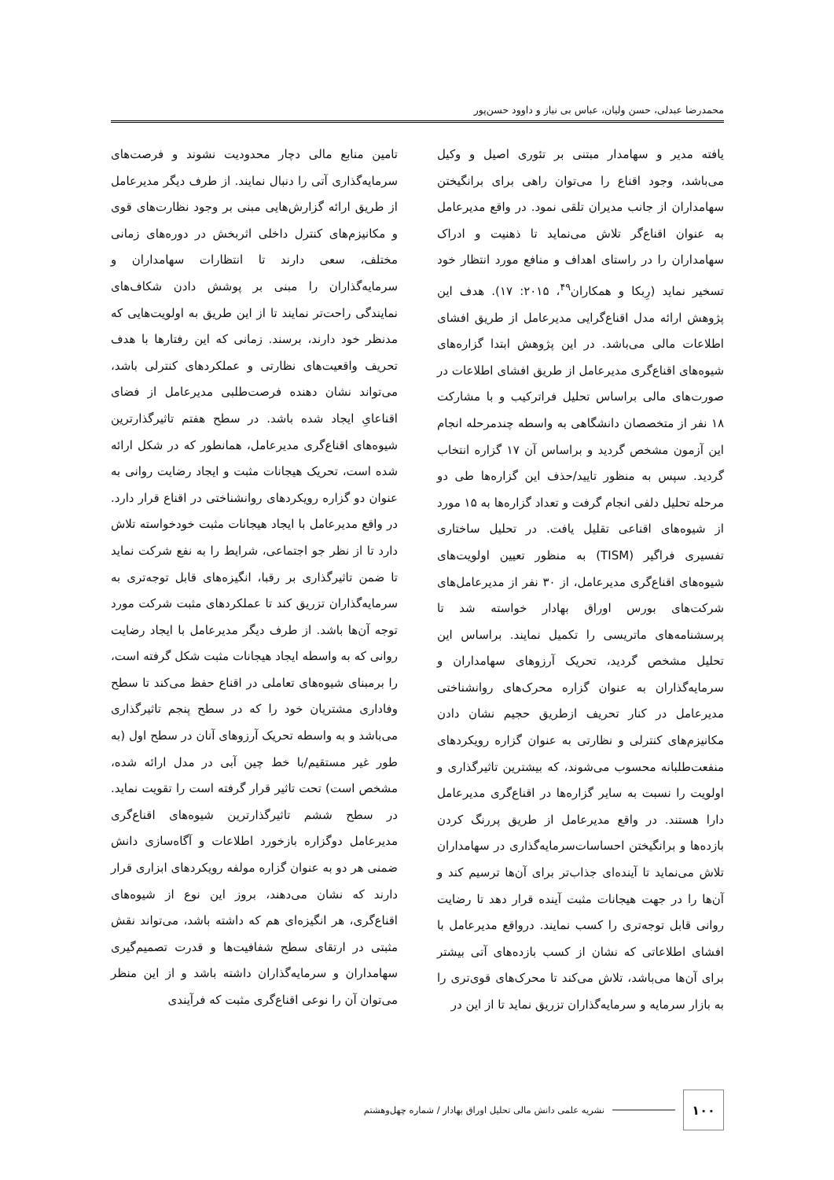محمدرضا عبدلی، حسن ولیان، عباس بی نیاز و داوود حسن‌پور
یافته مدیر و سهامدار مبتنی بر تئوری اصیل و وکیل می‌باشد، وجود اقناع را می‌توان راهی برای برانگیختن سهامداران از جانب مدیران تلقی نمود. در واقع مدیرعامل به عنوان اقناع‌گر تلاش می‌نماید تا ذهنیت و ادراک سهامداران را در راستای اهداف و منافع مورد انتظار خود تسخیر نماید (رِبکا و همکاران<sup>۴۹</sup>، ۲۰۱۵: ۱۷). هدف این پژوهش ارائه مدل اقناع‌گرایی مدیرعامل از طریق افشای اطلاعات مالی می‌باشد. در این پژوهش ابتدا گزاره‌های شیوه‌های اقناع‌گری مدیرعامل از طریق افشای اطلاعات در صورت‌های مالی براساس تحلیل فراترکیب و با مشارکت ۱۸ نفر از متخصصان دانشگاهی به واسطه چندمرحله انجام این آزمون مشخص گردید و براساس آن ۱۷ گزاره انتخاب گردید. سپس به منظور تایید/حذف این گزاره‌ها طی دو مرحله تحلیل دلفی انجام گرفت و تعداد گزاره‌ها به ۱۵ مورد از شیوه‌های اقناعی تقلیل یافت. در تحلیل ساختاری تفسیری فراگیر (TISM) به منظور تعیین اولویت‌های شیوه‌های اقناع‌گری مدیرعامل، از ۳۰ نفر از مدیرعامل‌های شرکت‌های بورس اوراق بهادار خواسته شد تا پرسشنامه‌های ماتریسی را تکمیل نمایند. براساس این تحلیل مشخص گردید، تحریک آرزوهای سهامداران و سرمایه‌گذاران به عنوان گزاره محرک‌های روانشناختی مدیرعامل در کنار تحریف ازطریق حجیم نشان دادن مکانیزم‌های کنترلی و نظارتی به عنوان گزاره رویکردهای منفعت‌طلبانه محسوب می‌شوند، که بیشترین تاثیرگذاری و اولویت را نسبت به سایر گزاره‌ها در اقناع‌گری مدیرعامل دارا هستند. در واقع مدیرعامل از طریق پررنگ کردن بازده‌ها و برانگیختن احساسات‌سرمایه‌گذاری در سهامداران تلاش می‌نماید تا آینده‌ای جذاب‌تر برای آن‌ها ترسیم کند و آن‌ها را در جهت هیجانات مثبت آینده قرار دهد تا رضایت روانی قابل توجه‌تری را کسب نمایند. درواقع مدیرعامل با افشای اطلاعاتی که نشان از کسب بازده‌های آتی بیشتر برای آن‌ها می‌باشد، تلاش می‌کند تا محرک‌های قوی‌تری را به بازار سرمایه و سرمایه‌گذاران تزریق نماید تا از این در
تامین منابع مالی دچار محدودیت نشوند و فرصت‌های سرمایه‌گذاری آتی را دنبال نمایند. از طرف دیگر مدیرعامل از طریق ارائه گزارش‌هایی مبنی بر وجود نظارت‌های قوی و مکانیزم‌های کنترل داخلی اثربخش در دوره‌های زمانی مختلف، سعی دارند تا انتظارات سهامداران و سرمایه‌گذاران را مبنی بر پوشش دادن شکاف‌های نمایندگی راحت‌تر نمایند تا از این طریق به اولویت‌هایی که مدنظر خود دارند، برسند. زمانی که این رفتارها با هدف تحریف واقعیت‌های نظارتی و عملکردهای کنترلی باشد، می‌تواند نشان دهنده فرصت‌طلبی مدیرعامل از فضای اقناعایِ ایجاد شده باشد. در سطح هفتم تاثیرگذارترین شیوه‌های اقناع‌گری مدیرعامل، همانطور که در شکل ارائه شده است، تحریک هیجانات مثبت و ایجاد رضایت روانی به عنوان دو گزاره رویکردهای روانشناختی در اقناع قرار دارد. در واقع مدیرعامل با ایجاد هیجانات مثبت خودخواسته تلاش دارد تا از نظر جو اجتماعی، شرایط را به نفع شرکت نماید تا ضمن تاثیرگذاری بر رقبا، انگیزه‌های قابل توجه‌تری به سرمایه‌گذاران تزریق کند تا عملکردهای مثبت شرکت مورد توجه آن‌ها باشد. از طرف دیگر مدیرعامل با ایجاد رضایت روانی که به واسطه ایجاد هیجانات مثبت شکل گرفته است، را برمبنای شیوه‌های تعاملی در اقناع حفظ می‌کند تا سطح وفاداری مشتریان خود را که در سطح پنجم تاثیرگذاری می‌باشد و به واسطه تحریک آرزوهای آنان در سطح اول (به طور غیر مستقیم/با خط چین آبی در مدل ارائه شده، مشخص است) تحت تاثیر قرار گرفته است را تقویت نماید. در سطح ششم تاثیرگذارترین شیوه‌های اقناع‌گری مدیرعامل دوگزاره بازخورد اطلاعات و آگاه‌سازی دانش ضمنی هر دو به عنوان گزاره مولفه رویکردهای ابزاری قرار دارند که نشان می‌دهند، بروز این نوع از شیوه‌های اقناع‌گری، هر انگیزه‌ای هم که داشته باشد، می‌تواند نقش مثبتی در ارتقای سطح شفافیت‌ها و قدرت تصمیم‌گیری سهامداران و سرمایه‌گذاران داشته باشد و از این منظر می‌توان آن را نوعی اقناع‌گری مثبت که فرآیندی
۱۰۰
نشریه علمی دانش مالی تحلیل اوراق بهادار / شماره چهل‌وهشتم